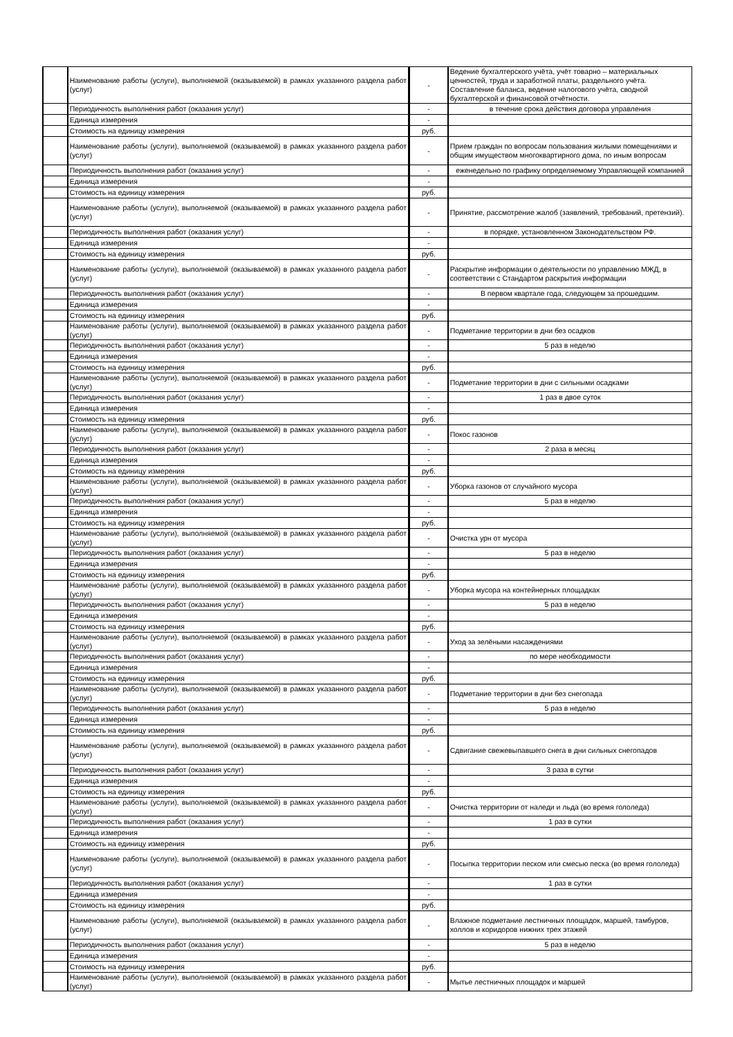| | Наименование работы (услуги), выполняемой (оказываемой) в рамках указанного раздела работ (услуг) | - | Ведение бухгалтерского учёта, учёт товарно – материальных ценностей, труда и заработной платы, раздельного учёта. Составление баланса, ведение налогового учёта, сводной бухгалтерской и финансовой отчётности. |
| | Периодичность выполнения работ (оказания услуг) | - | в течение срока действия договора управления |
| | Единица измерения | - | |
| | Стоимость на единицу измерения | руб. | |
| | Наименование работы (услуги), выполняемой (оказываемой) в рамках указанного раздела работ (услуг) | - | Прием граждан по вопросам пользования жилыми помещениями и общим имуществом многоквартирного дома, по иным вопросам |
| | Периодичность выполнения работ (оказания услуг) | - | еженедельно по графику определяемому Управляющей компанией |
| | Единица измерения | - | |
| | Стоимость на единицу измерения | руб. | |
| | Наименование работы (услуги), выполняемой (оказываемой) в рамках указанного раздела работ (услуг) | - | Принятие, рассмотрение жалоб (заявлений, требований, претензий). |
| | Периодичность выполнения работ (оказания услуг) | - | в порядке, установленном Законодательством РФ. |
| | Единица измерения | - | |
| | Стоимость на единицу измерения | руб. | |
| | Наименование работы (услуги), выполняемой (оказываемой) в рамках указанного раздела работ (услуг) | - | Раскрытие информации о деятельности по управлению МЖД, в соответствии с Стандартом раскрытия информации |
| | Периодичность выполнения работ (оказания услуг) | - | В первом квартале года, следующем за прошедшим. |
| | Единица измерения | - | |
| | Стоимость на единицу измерения | руб. | |
| | Наименование работы (услуги), выполняемой (оказываемой) в рамках указанного раздела работ (услуг) | - | Подметание территории в дни без осадков |
| | Периодичность выполнения работ (оказания услуг) | - | 5 раз в неделю |
| | Единица измерения | - | |
| | Стоимость на единицу измерения | руб. | |
| | Наименование работы (услуги), выполняемой (оказываемой) в рамках указанного раздела работ (услуг) | - | Подметание территории в дни с сильными осадками |
| | Периодичность выполнения работ (оказания услуг) | - | 1 раз в двое суток |
| | Единица измерения | - | |
| | Стоимость на единицу измерения | руб. | |
| | Наименование работы (услуги), выполняемой (оказываемой) в рамках указанного раздела работ (услуг) | - | Покос газонов |
| | Периодичность выполнения работ (оказания услуг) | - | 2 раза в месяц |
| | Единица измерения | - | |
| | Стоимость на единицу измерения | руб. | |
| | Наименование работы (услуги), выполняемой (оказываемой) в рамках указанного раздела работ (услуг) | - | Уборка газонов от случайного мусора |
| | Периодичность выполнения работ (оказания услуг) | - | 5 раз в неделю |
| | Единица измерения | - | |
| | Стоимость на единицу измерения | руб. | |
| | Наименование работы (услуги), выполняемой (оказываемой) в рамках указанного раздела работ (услуг) | - | Очистка урн от мусора |
| | Периодичность выполнения работ (оказания услуг) | - | 5 раз в неделю |
| | Единица измерения | - | |
| | Стоимость на единицу измерения | руб. | |
| | Наименование работы (услуги), выполняемой (оказываемой) в рамках указанного раздела работ (услуг) | - | Уборка мусора на контейнерных площадках |
| | Периодичность выполнения работ (оказания услуг) | - | 5 раз в неделю |
| | Единица измерения | - | |
| | Стоимость на единицу измерения | руб. | |
| | Наименование работы (услуги), выполняемой (оказываемой) в рамках указанного раздела работ (услуг) | - | Уход за зелёными насаждениями |
| | Периодичность выполнения работ (оказания услуг) | - | по мере необходимости |
| | Единица измерения | - | |
| | Стоимость на единицу измерения | руб. | |
| | Наименование работы (услуги), выполняемой (оказываемой) в рамках указанного раздела работ (услуг) | - | Подметание территории в дни без снегопада |
| | Периодичность выполнения работ (оказания услуг) | - | 5 раз в неделю |
| | Единица измерения | - | |
| | Стоимость на единицу измерения | руб. | |
| | Наименование работы (услуги), выполняемой (оказываемой) в рамках указанного раздела работ (услуг) | - | Сдвигание свежевыпавшего снега в дни сильных снегопадов |
| | Периодичность выполнения работ (оказания услуг) | - | 3 раза в сутки |
| | Единица измерения | - | |
| | Стоимость на единицу измерения | руб. | |
| | Наименование работы (услуги), выполняемой (оказываемой) в рамках указанного раздела работ (услуг) | - | Очистка территории от наледи и льда (во время гололеда) |
| | Периодичность выполнения работ (оказания услуг) | - | 1 раз в сутки |
| | Единица измерения | - | |
| | Стоимость на единицу измерения | руб. | |
| | Наименование работы (услуги), выполняемой (оказываемой) в рамках указанного раздела работ (услуг) | - | Посыпка территории песком или смесью песка (во время гололеда) |
| | Периодичность выполнения работ (оказания услуг) | - | 1 раз в сутки |
| | Единица измерения | - | |
| | Стоимость на единицу измерения | руб. | |
| | Наименование работы (услуги), выполняемой (оказываемой) в рамках указанного раздела работ (услуг) | - | Влажное подметание лестничных площадок, маршей, тамбуров, холлов и коридоров нижних трех этажей |
| | Периодичность выполнения работ (оказания услуг) | - | 5 раз в неделю |
| | Единица измерения | - | |
| | Стоимость на единицу измерения | руб. | |
| | Наименование работы (услуги), выполняемой (оказываемой) в рамках указанного раздела работ (услуг) | - | Мытье лестничных площадок и маршей |